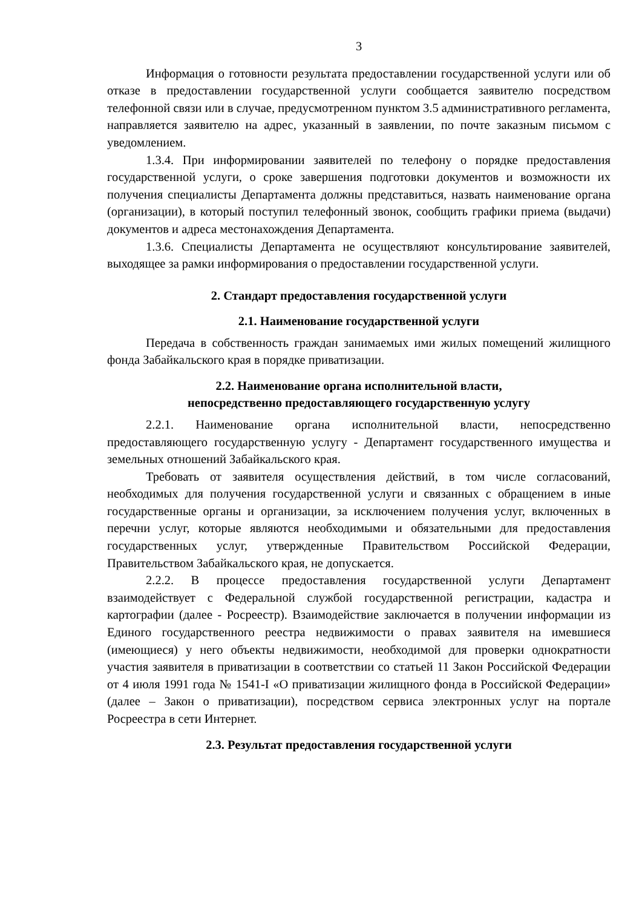3
Информация о готовности результата предоставлении государственной услуги или об отказе в предоставлении государственной услуги сообщается заявителю посредством телефонной связи или в случае, предусмотренном пунктом 3.5 административного регламента, направляется заявителю на адрес, указанный в заявлении, по почте заказным письмом с уведомлением.
1.3.4. При информировании заявителей по телефону о порядке предоставления государственной услуги, о сроке завершения подготовки документов и возможности их получения специалисты Департамента должны представиться, назвать наименование органа (организации), в который поступил телефонный звонок, сообщить графики приема (выдачи) документов и адреса местонахождения Департамента.
1.3.6. Специалисты Департамента не осуществляют консультирование заявителей, выходящее за рамки информирования о предоставлении государственной услуги.
2. Стандарт предоставления государственной услуги
2.1. Наименование государственной услуги
Передача в собственность граждан занимаемых ими жилых помещений жилищного фонда Забайкальского края в порядке приватизации.
2.2. Наименование органа исполнительной власти,
непосредственно предоставляющего государственную услугу
2.2.1. Наименование органа исполнительной власти, непосредственно предоставляющего государственную услугу - Департамент государственного имущества и земельных отношений Забайкальского края.
Требовать от заявителя осуществления действий, в том числе согласований, необходимых для получения государственной услуги и связанных с обращением в иные государственные органы и организации, за исключением получения услуг, включенных в перечни услуг, которые являются необходимыми и обязательными для предоставления государственных услуг, утвержденные Правительством Российской Федерации, Правительством Забайкальского края, не допускается.
2.2.2. В процессе предоставления государственной услуги Департамент взаимодействует с Федеральной службой государственной регистрации, кадастра и картографии (далее - Росреестр). Взаимодействие заключается в получении информации из Единого государственного реестра недвижимости о правах заявителя на имевшиеся (имеющиеся) у него объекты недвижимости, необходимой для проверки однократности участия заявителя в приватизации в соответствии со статьей 11 Закон Российской Федерации от 4 июля 1991 года № 1541-I «О приватизации жилищного фонда в Российской Федерации» (далее – Закон о приватизации), посредством сервиса электронных услуг на портале Росреестра в сети Интернет.
2.3. Результат предоставления государственной услуги